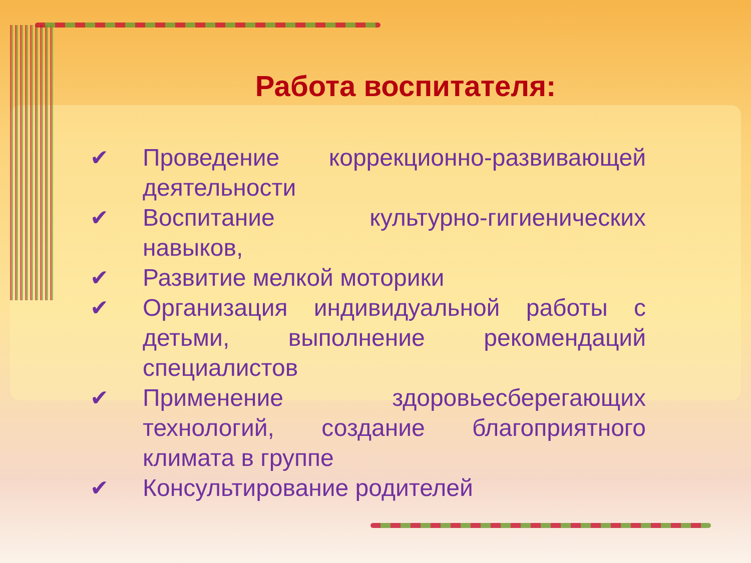Работа воспитателя:
✔ Проведение коррекционно-развивающей деятельности
✔ Воспитание культурно-гигиенических навыков,
✔ Развитие мелкой моторики
✔ Организация индивидуальной работы с детьми, выполнение рекомендаций специалистов
✔ Применение здоровьесберегающих технологий, создание благоприятного климата в группе
✔ Консультирование родителей